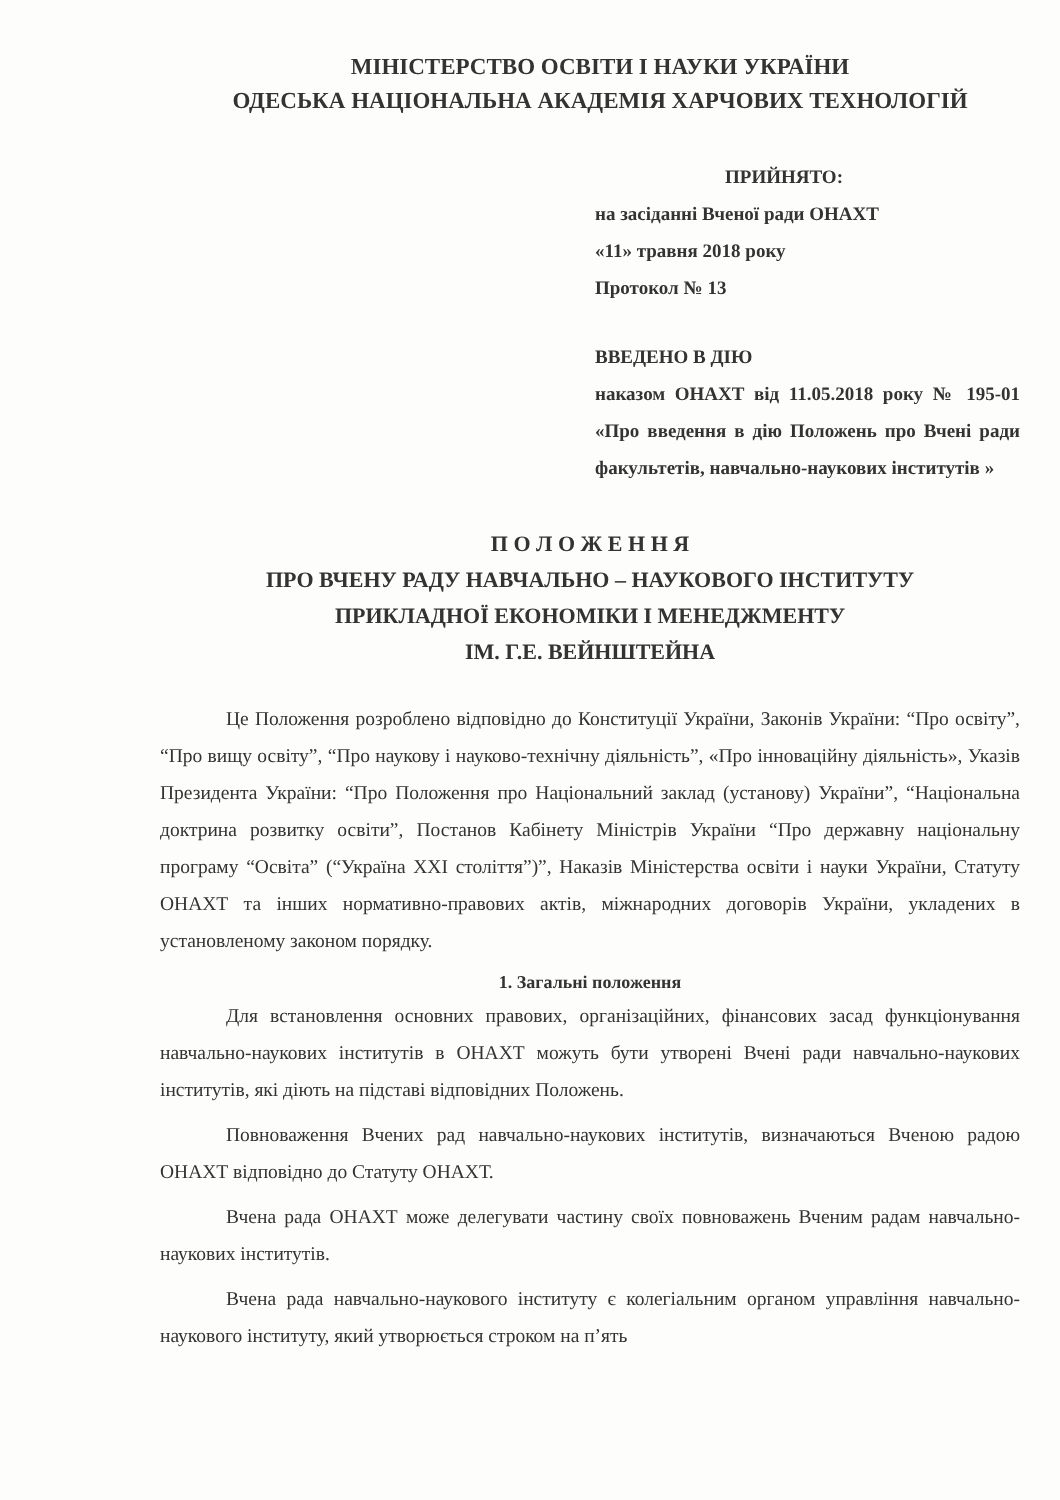МІНІСТЕРСТВО ОСВІТИ І НАУКИ УКРАЇНИ
ОДЕСЬКА НАЦІОНАЛЬНА АКАДЕМІЯ ХАРЧОВИХ ТЕХНОЛОГІЙ
ПРИЙНЯТО:
на засіданні Вченої ради ОНАХТ
«11» травня 2018 року
Протокол № 13
ВВЕДЕНО В ДІЮ
наказом ОНАХТ від 11.05.2018 року № 195-01 «Про введення в дію Положень про Вчені ради факультетів, навчально-наукових інститутів »
П О Л О Ж Е Н Н Я
ПРО ВЧЕНУ РАДУ НАВЧАЛЬНО – НАУКОВОГО ІНСТИТУТУ
ПРИКЛАДНОЇ ЕКОНОМІКИ І МЕНЕДЖМЕНТУ
ІМ. Г.Е. ВЕЙНШТЕЙНА
Це Положення розроблено відповідно до Конституції України, Законів України: “Про освіту”, “Про вищу освіту”, “Про наукову і науково-технічну діяльність”, «Про інноваційну діяльність», Указів Президента України: “Про Положення про Національний заклад (установу) України”, “Національна доктрина розвитку освіти”, Постанов Кабінету Міністрів України “Про державну національну програму “Освіта” (“Україна XXI століття”)”, Наказів Міністерства освіти і науки України, Статуту ОНАХТ та інших нормативно-правових актів, міжнародних договорів України, укладених в установленому законом порядку.
1. Загальні положення
Для встановлення основних правових, організаційних, фінансових засад функціонування навчально-наукових інститутів в ОНАХТ можуть бути утворені Вчені ради навчально-наукових інститутів, які діють на підставі відповідних Положень.
Повноваження Вчених рад навчально-наукових інститутів, визначаються Вченою радою ОНАХТ відповідно до Статуту ОНАХТ.
Вчена рада ОНАХТ може делегувати частину своїх повноважень Вченим радам навчально-наукових інститутів.
Вчена рада навчально-наукового інституту є колегіальним органом управління навчально-наукового інституту, який утворюється строком на п’ять